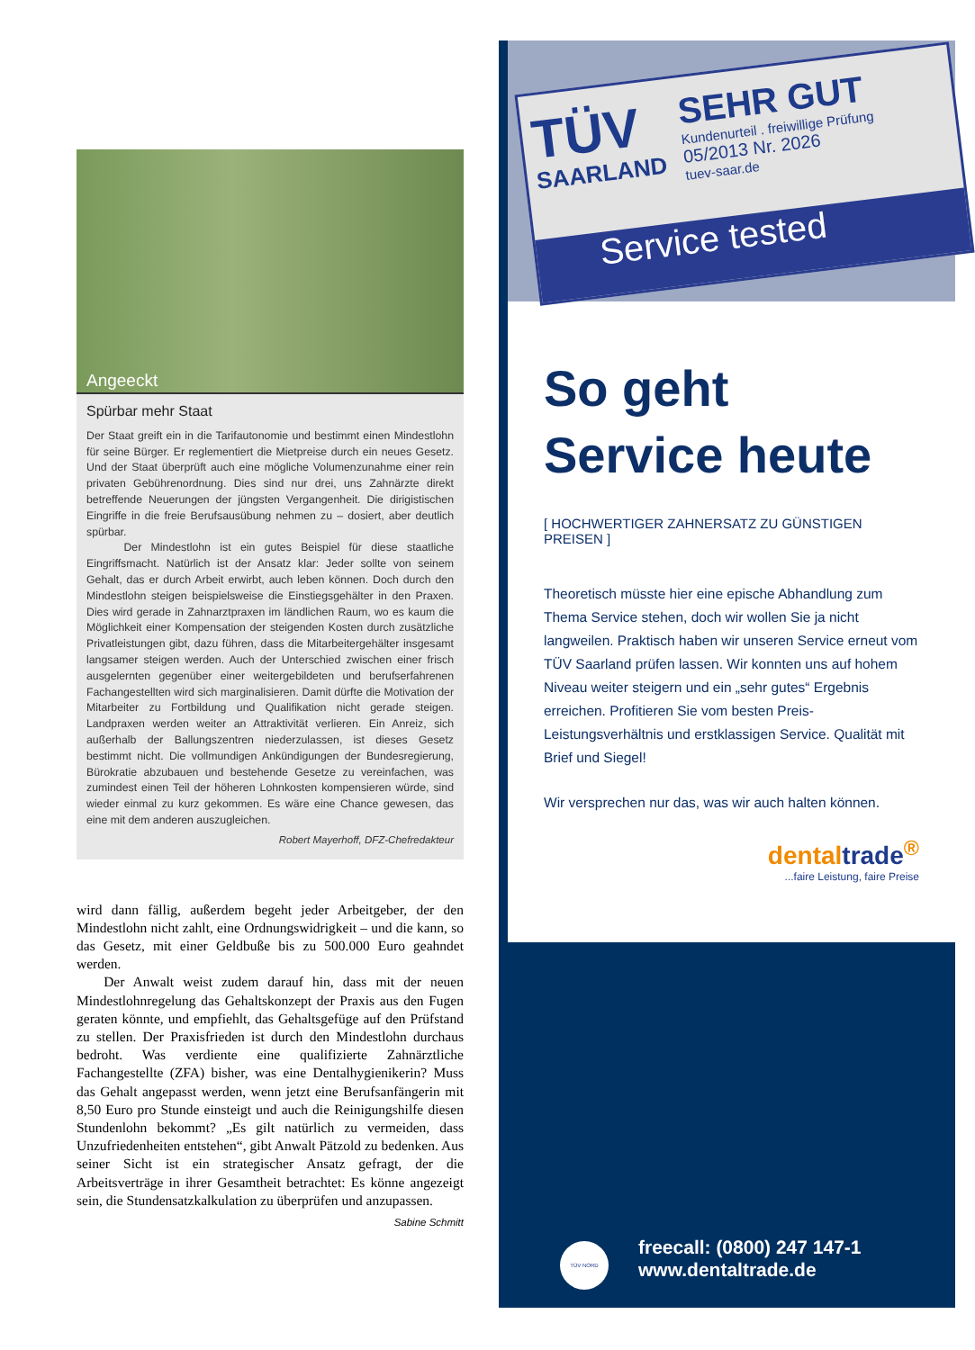Angeeckt
Spürbar mehr Staat
Der Staat greift ein in die Tarifautonomie und bestimmt einen Mindestlohn für seine Bürger. Er reglementiert die Mietpreise durch ein neues Gesetz. Und der Staat überprüft auch eine mögliche Volumenzunahme einer rein privaten Gebührenordnung. Dies sind nur drei, uns Zahnärzte direkt betreffende Neuerungen der jüngsten Vergangenheit. Die dirigistischen Eingriffe in die freie Berufsausübung nehmen zu – dosiert, aber deutlich spürbar.
Der Mindestlohn ist ein gutes Beispiel für diese staatliche Eingriffsmacht. Natürlich ist der Ansatz klar: Jeder sollte von seinem Gehalt, das er durch Arbeit erwirbt, auch leben können. Doch durch den Mindestlohn steigen beispielsweise die Einstiegsgehälter in den Praxen. Dies wird gerade in Zahnarztpraxen im ländlichen Raum, wo es kaum die Möglichkeit einer Kompensation der steigenden Kosten durch zusätzliche Privatleistungen gibt, dazu führen, dass die Mitarbeitergehälter insgesamt langsamer steigen werden. Auch der Unterschied zwischen einer frisch ausgelernten gegenüber einer weitergebildeten und berufserfahrenen Fachangestellten wird sich marginalisieren. Damit dürfte die Motivation der Mitarbeiter zu Fortbildung und Qualifikation nicht gerade steigen. Landpraxen werden weiter an Attraktivität verlieren. Ein Anreiz, sich außerhalb der Ballungszentren niederzulassen, ist dieses Gesetz bestimmt nicht. Die vollmundigen Ankündigungen der Bundesregierung, Bürokratie abzubauen und bestehende Gesetze zu vereinfachen, was zumindest einen Teil der höheren Lohnkosten kompensieren würde, sind wieder einmal zu kurz gekommen. Es wäre eine Chance gewesen, das eine mit dem anderen auszugleichen.
Robert Mayerhoff, DFZ-Chefredakteur
wird dann fällig, außerdem begeht jeder Arbeitgeber, der den Mindestlohn nicht zahlt, eine Ordnungswidrigkeit – und die kann, so das Gesetz, mit einer Geldbuße bis zu 500.000 Euro geahndet werden.
Der Anwalt weist zudem darauf hin, dass mit der neuen Mindestlohnregelung das Gehaltskonzept der Praxis aus den Fugen geraten könnte, und empfiehlt, das Gehaltsgefüge auf den Prüfstand zu stellen. Der Praxisfrieden ist durch den Mindestlohn durchaus bedroht. Was verdiente eine qualifizierte Zahnärztliche Fachangestellte (ZFA) bisher, was eine Dentalhygienikerin? Muss das Gehalt angepasst werden, wenn jetzt eine Berufsanfängerin mit 8,50 Euro pro Stunde einsteigt und auch die Reinigungshilfe diesen Stundenlohn bekommt? „Es gilt natürlich zu vermeiden, dass Unzufriedenheiten entstehen“, gibt Anwalt Pätzold zu bedenken. Aus seiner Sicht ist ein strategischer Ansatz gefragt, der die Arbeitsverträge in ihrer Gesamtheit betrachtet: Es könne angezeigt sein, die Stundensatzkalkulation zu überprüfen und anzupassen.
Sabine Schmitt
TÜV
SAARLAND
SEHR GUT
Kundenurteil . freiwillige Prüfung
05/2013 Nr. 2026
tuev-saar.de
Service tested
So geht
Service heute
[ HOCHWERTIGER ZAHNERSATZ ZU GÜNSTIGEN PREISEN ]
Theoretisch müsste hier eine epische Abhandlung zum Thema Service stehen, doch wir wollen Sie ja nicht langweilen. Praktisch haben wir unseren Service erneut vom TÜV Saarland prüfen lassen. Wir konnten uns auf hohem Niveau weiter steigern und ein „sehr gutes“ Ergebnis erreichen. Profitieren Sie vom besten Preis-Leistungsverhältnis und erstklassigen Service. Qualität mit Brief und Siegel!
Wir versprechen nur das, was wir auch halten können.
dentaltrade<sup>®</sup>
...faire Leistung, faire Preise
TÜV NORD
freecall: (0800) 247 147-1
www.dentaltrade.de